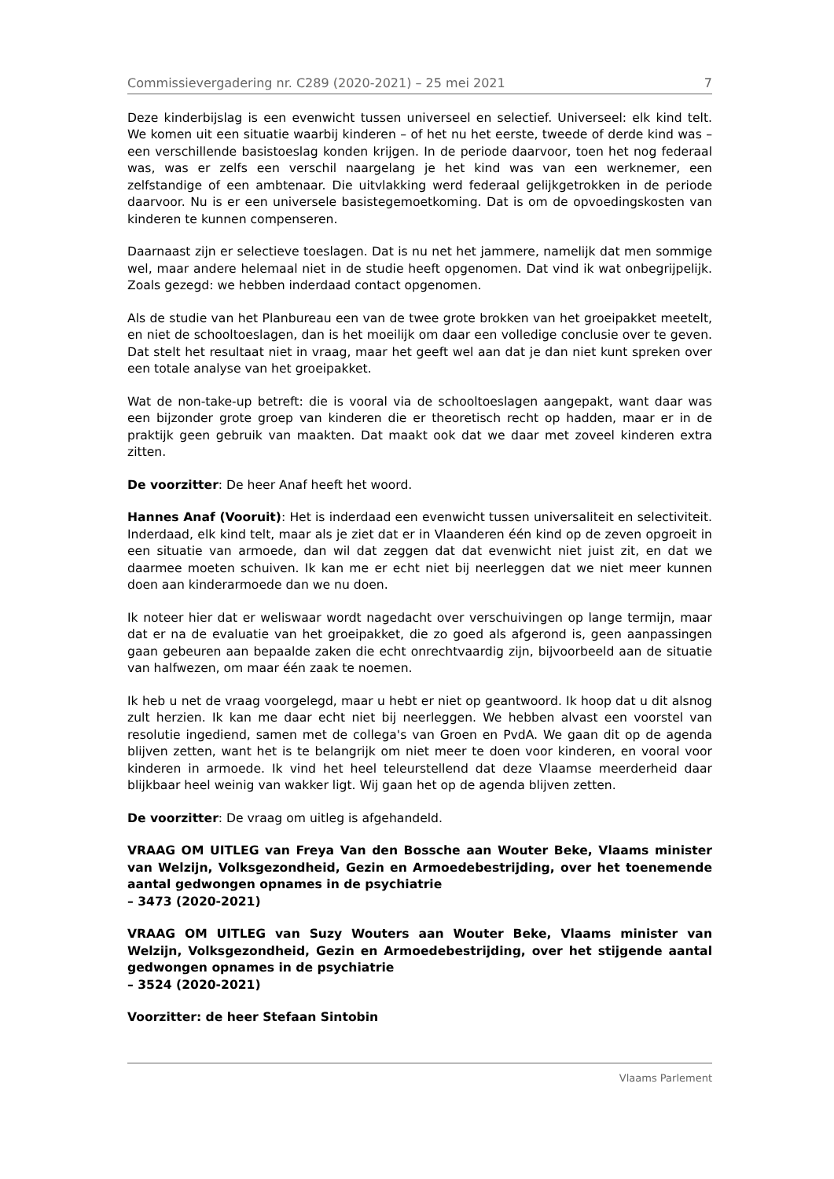Commissievergadering nr. C289 (2020-2021) – 25 mei 2021 7
Deze kinderbijslag is een evenwicht tussen universeel en selectief. Universeel: elk kind telt. We komen uit een situatie waarbij kinderen – of het nu het eerste, tweede of derde kind was – een verschillende basistoeslag konden krijgen. In de periode daarvoor, toen het nog federaal was, was er zelfs een verschil naargelang je het kind was van een werknemer, een zelfstandige of een ambtenaar. Die uitvlakking werd federaal gelijkgetrokken in de periode daarvoor. Nu is er een universele basistegemoetkoming. Dat is om de opvoedingskosten van kinderen te kunnen compenseren.
Daarnaast zijn er selectieve toeslagen. Dat is nu net het jammere, namelijk dat men sommige wel, maar andere helemaal niet in de studie heeft opgenomen. Dat vind ik wat onbegrijpelijk. Zoals gezegd: we hebben inderdaad contact opgenomen.
Als de studie van het Planbureau een van de twee grote brokken van het groeipakket meetelt, en niet de schooltoeslagen, dan is het moeilijk om daar een volledige conclusie over te geven. Dat stelt het resultaat niet in vraag, maar het geeft wel aan dat je dan niet kunt spreken over een totale analyse van het groeipakket.
Wat de non-take-up betreft: die is vooral via de schooltoeslagen aangepakt, want daar was een bijzonder grote groep van kinderen die er theoretisch recht op hadden, maar er in de praktijk geen gebruik van maakten. Dat maakt ook dat we daar met zoveel kinderen extra zitten.
De voorzitter: De heer Anaf heeft het woord.
Hannes Anaf (Vooruit): Het is inderdaad een evenwicht tussen universaliteit en selectiviteit. Inderdaad, elk kind telt, maar als je ziet dat er in Vlaanderen één kind op de zeven opgroeit in een situatie van armoede, dan wil dat zeggen dat dat evenwicht niet juist zit, en dat we daarmee moeten schuiven. Ik kan me er echt niet bij neerleggen dat we niet meer kunnen doen aan kinderarmoede dan we nu doen.
Ik noteer hier dat er weliswaar wordt nagedacht over verschuivingen op lange termijn, maar dat er na de evaluatie van het groeipakket, die zo goed als afgerond is, geen aanpassingen gaan gebeuren aan bepaalde zaken die echt onrechtvaardig zijn, bijvoorbeeld aan de situatie van halfwezen, om maar één zaak te noemen.
Ik heb u net de vraag voorgelegd, maar u hebt er niet op geantwoord. Ik hoop dat u dit alsnog zult herzien. Ik kan me daar echt niet bij neerleggen. We hebben alvast een voorstel van resolutie ingediend, samen met de collega's van Groen en PvdA. We gaan dit op de agenda blijven zetten, want het is te belangrijk om niet meer te doen voor kinderen, en vooral voor kinderen in armoede. Ik vind het heel teleurstellend dat deze Vlaamse meerderheid daar blijkbaar heel weinig van wakker ligt. Wij gaan het op de agenda blijven zetten.
De voorzitter: De vraag om uitleg is afgehandeld.
VRAAG OM UITLEG van Freya Van den Bossche aan Wouter Beke, Vlaams minister van Welzijn, Volksgezondheid, Gezin en Armoedebestrijding, over het toenemende aantal gedwongen opnames in de psychiatrie
– 3473 (2020-2021)
VRAAG OM UITLEG van Suzy Wouters aan Wouter Beke, Vlaams minister van Welzijn, Volksgezondheid, Gezin en Armoedebestrijding, over het stijgende aantal gedwongen opnames in de psychiatrie
– 3524 (2020-2021)
Voorzitter: de heer Stefaan Sintobin
Vlaams Parlement